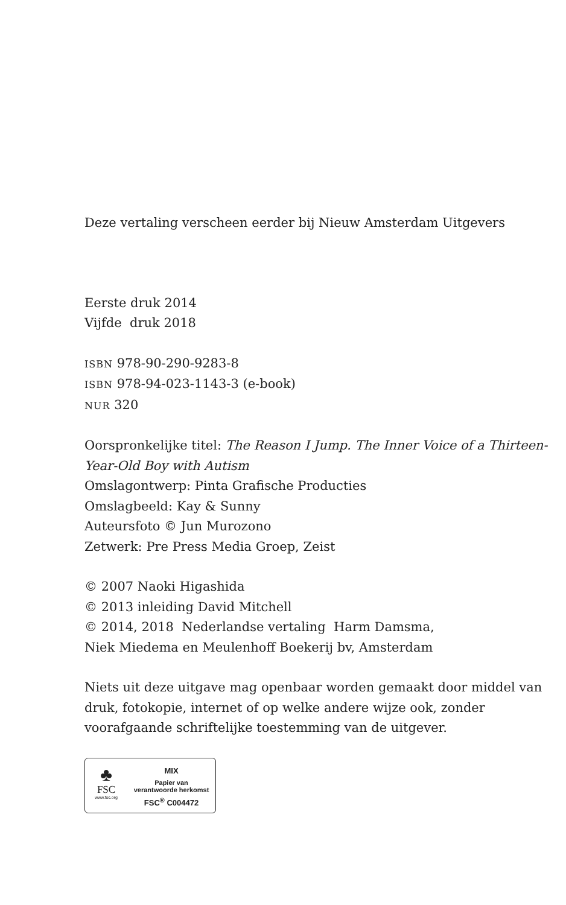Deze vertaling verscheen eerder bij Nieuw Amsterdam Uitgevers
Eerste druk 2014
Vijfde druk 2018
ISBN 978-90-290-9283-8
ISBN 978-94-023-1143-3 (e-book)
NUR 320
Oorspronkelijke titel: The Reason I Jump. The Inner Voice of a Thirteen-Year-Old Boy with Autism
Omslagontwerp: Pinta Grafische Producties
Omslagbeeld: Kay & Sunny
Auteursfoto © Jun Murozono
Zetwerk: Pre Press Media Groep, Zeist
© 2007 Naoki Higashida
© 2013 inleiding David Mitchell
© 2014, 2018 Nederlandse vertaling Harm Damsma,
Niek Miedema en Meulenhoff Boekerij bv, Amsterdam
Niets uit deze uitgave mag openbaar worden gemaakt door middel van druk, fotokopie, internet of op welke andere wijze ook, zonder voorafgaande schriftelijke toestemming van de uitgever.
♣
FSC
www.fsc.org
MIX
Papier van
verantwoorde herkomst
FSC<sup>®</sup> C004472